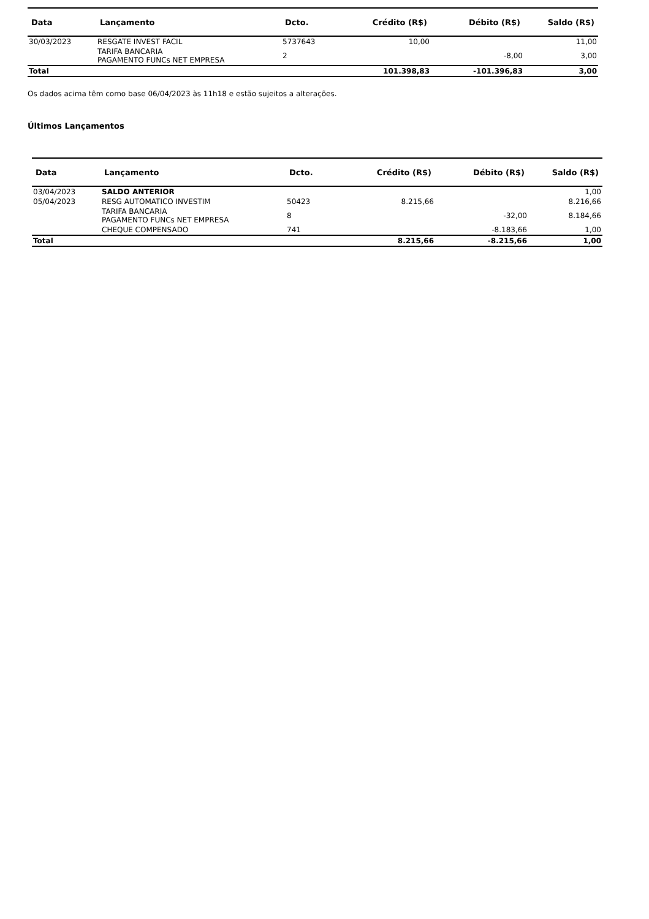| Data | Lançamento | Dcto. | Crédito (R$) | Débito (R$) | Saldo (R$) |
| --- | --- | --- | --- | --- | --- |
| 30/03/2023 | RESGATE INVEST FACIL | 5737643 | 10,00 | | 11,00 |
| | TARIFA BANCARIA PAGAMENTO FUNCs NET EMPRESA | 2 | | -8,00 | 3,00 |
| Total | | | 101.398,83 | -101.396,83 | 3,00 |
Os dados acima têm como base 06/04/2023 às 11h18 e estão sujeitos a alterações.
Últimos Lançamentos
| Data | Lançamento | Dcto. | Crédito (R$) | Débito (R$) | Saldo (R$) |
| --- | --- | --- | --- | --- | --- |
| 03/04/2023 | SALDO ANTERIOR | | | | 1,00 |
| 05/04/2023 | RESG AUTOMATICO INVESTIM | 50423 | 8.215,66 | | 8.216,66 |
| | TARIFA BANCARIA PAGAMENTO FUNCs NET EMPRESA | 8 | | -32,00 | 8.184,66 |
| | CHEQUE COMPENSADO | 741 | | -8.183,66 | 1,00 |
| Total | | | 8.215,66 | -8.215,66 | 1,00 |